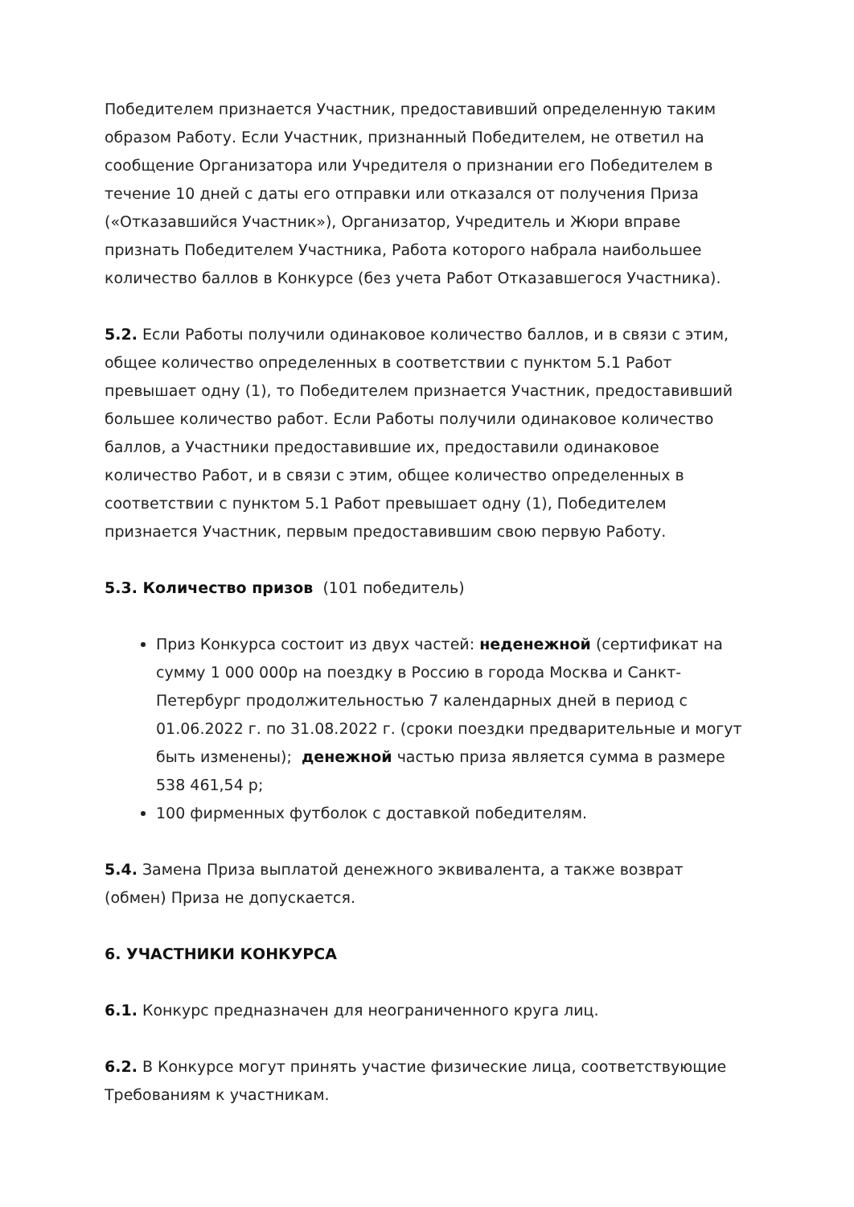Победителем признается Участник, предоставивший определенную таким образом Работу. Если Участник, признанный Победителем, не ответил на сообщение Организатора или Учредителя о признании его Победителем в течение 10 дней с даты его отправки или отказался от получения Приза («Отказавшийся Участник»), Организатор, Учредитель и Жюри вправе признать Победителем Участника, Работа которого набрала наибольшее количество баллов в Конкурсе (без учета Работ Отказавшегося Участника).
5.2. Если Работы получили одинаковое количество баллов, и в связи с этим, общее количество определенных в соответствии с пунктом 5.1 Работ превышает одну (1), то Победителем признается Участник, предоставивший большее количество работ. Если Работы получили одинаковое количество баллов, а Участники предоставившие их, предоставили одинаковое количество Работ, и в связи с этим, общее количество определенных в соответствии с пунктом 5.1 Работ превышает одну (1), Победителем признается Участник, первым предоставившим свою первую Работу.
5.3. Количество призов (101 победитель)
Приз Конкурса состоит из двух частей: неденежной (сертификат на сумму 1 000 000р на поездку в Россию в города Москва и Санкт-Петербург продолжительностью 7 календарных дней в период с 01.06.2022 г. по 31.08.2022 г. (сроки поездки предварительные и могут быть изменены); денежной частью приза является сумма в размере 538 461,54 р;
100 фирменных футболок с доставкой победителям.
5.4. Замена Приза выплатой денежного эквивалента, а также возврат (обмен) Приза не допускается.
6. УЧАСТНИКИ КОНКУРСА
6.1. Конкурс предназначен для неограниченного круга лиц.
6.2. В Конкурсе могут принять участие физические лица, соответствующие Требованиям к участникам.